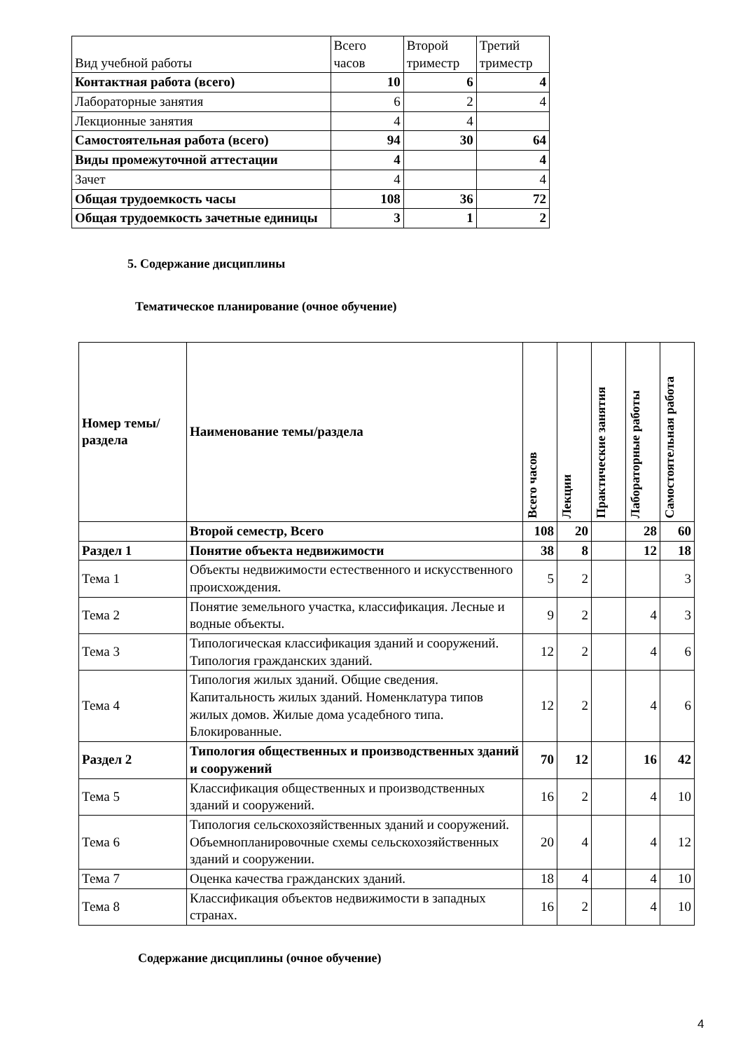| Вид учебной работы | Всего часов | Второй триместр | Третий триместр |
| Контактная работа (всего) | 10 | 6 | 4 |
| Лабораторные занятия | 6 | 2 | 4 |
| Лекционные занятия | 4 | 4 | |
| Самостоятельная работа (всего) | 94 | 30 | 64 |
| Виды промежуточной аттестации | 4 | | 4 |
| Зачет | 4 | | 4 |
| Общая трудоемкость часы | 108 | 36 | 72 |
| Общая трудоемкость зачетные единицы | 3 | 1 | 2 |
5. Содержание дисциплины
Тематическое планирование (очное обучение)
| Номер темы/раздела | Наименование темы/раздела | Всего часов | Лекции | Практические занятия | Лабораторные работы | Самостоятельная работа |
| --- | --- | --- | --- | --- | --- | --- |
| | Второй семестр, Всего | 108 | 20 | | 28 | 60 |
| Раздел 1 | Понятие объекта недвижимости | 38 | 8 | | 12 | 18 |
| Тема 1 | Объекты недвижимости естественного и искусственного происхождения. | 5 | 2 | | | 3 |
| Тема 2 | Понятие земельного участка, классификация. Лесные и водные объекты. | 9 | 2 | | 4 | 3 |
| Тема 3 | Типологическая классификация зданий и сооружений. Типология гражданских зданий. | 12 | 2 | | 4 | 6 |
| Тема 4 | Типология жилых зданий. Общие сведения. Капитальность жилых зданий. Номенклатура типов жилых домов. Жилые дома усадебного типа. Блокированные. | 12 | 2 | | 4 | 6 |
| Раздел 2 | Типология общественных и производственных зданий и сооружений | 70 | 12 | | 16 | 42 |
| Тема 5 | Классификация общественных и производственных зданий и сооружений. | 16 | 2 | | 4 | 10 |
| Тема 6 | Типология сельскохозяйственных зданий и сооружений. Объемнопланировочные схемы сельскохозяйственных зданий и сооружении. | 20 | 4 | | 4 | 12 |
| Тема 7 | Оценка качества гражданских зданий. | 18 | 4 | | 4 | 10 |
| Тема 8 | Классификация объектов недвижимости в западных странах. | 16 | 2 | | 4 | 10 |
Содержание дисциплины (очное обучение)
4